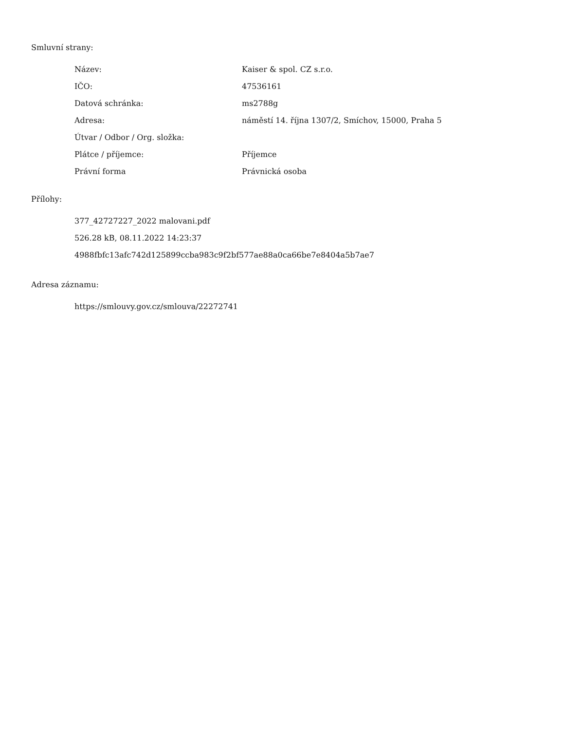Smluvní strany:
| Název: | Kaiser & spol. CZ s.r.o. |
| IČO: | 47536161 |
| Datová schránka: | ms2788g |
| Adresa: | náměstí 14. října 1307/2, Smíchov, 15000, Praha 5 |
| Útvar / Odbor / Org. složka: | |
| Plátce / příjemce: | Příjemce |
| Právní forma | Právnická osoba |
Přílohy:
377_42727227_2022 malovani.pdf
526.28 kB, 08.11.2022 14:23:37
4988fbfc13afc742d125899ccba983c9f2bf577ae88a0ca66be7e8404a5b7ae7
Adresa záznamu:
https://smlouvy.gov.cz/smlouva/22272741